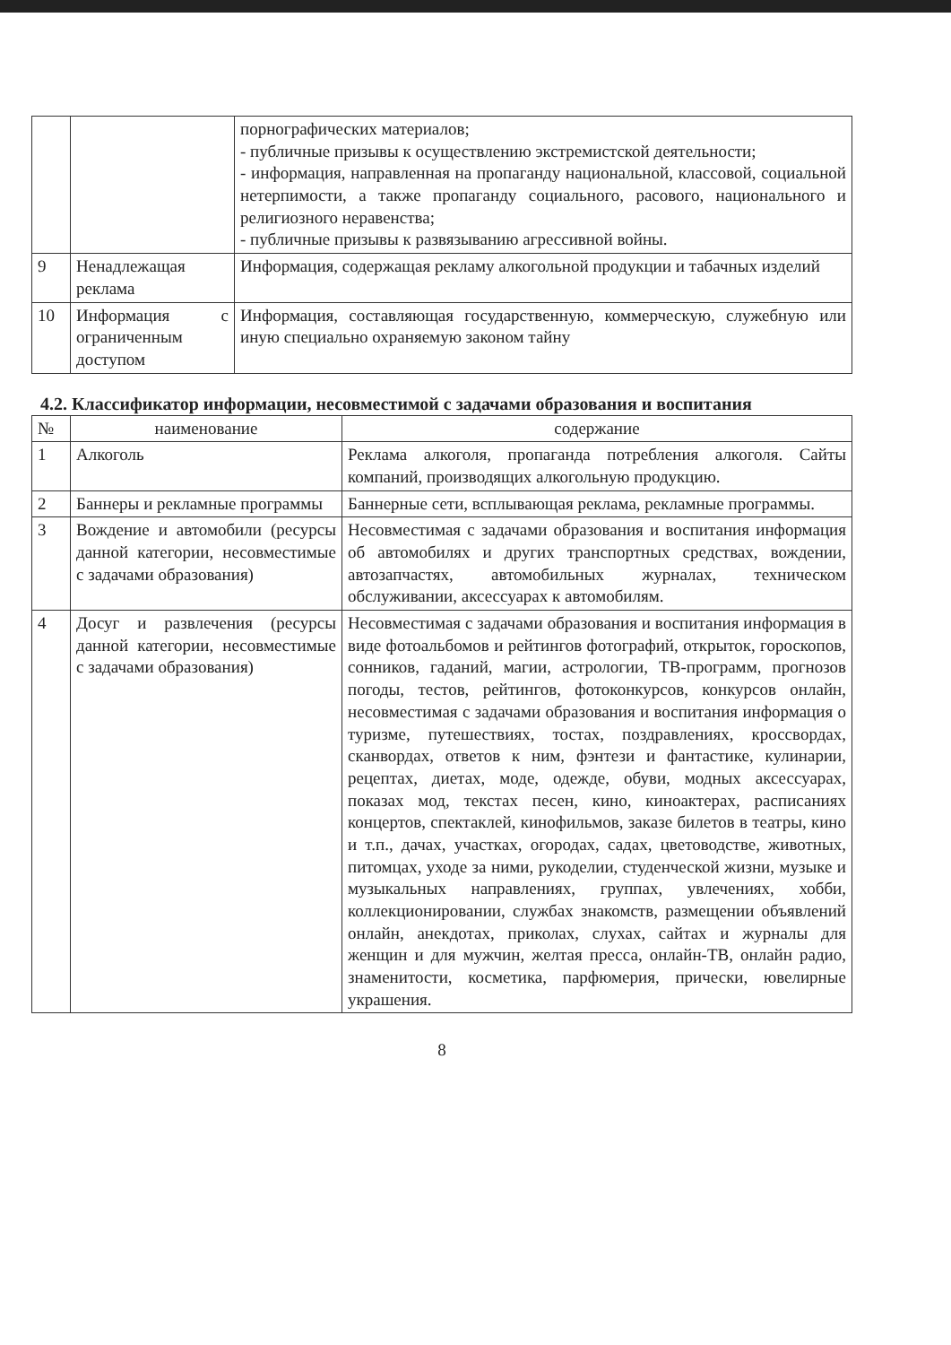| | | порнографических материалов; - публичные призывы к осуществлению экстремистской деятельности; - информация, направленная на пропаганду национальной, классовой, социальной нетерпимости, а также пропаганду социального, расового, национального и религиозного неравенства; - публичные призывы к развязыванию агрессивной войны. |
| 9 | Ненадлежащая реклама | Информация, содержащая рекламу алкогольной продукции и табачных изделий |
| 10 | Информация с ограниченным доступом | Информация, составляющая государственную, коммерческую, служебную или иную специально охраняемую законом тайну |
4.2. Классификатор информации, несовместимой с задачами образования и воспитания
| № | наименование | содержание |
| --- | --- | --- |
| 1 | Алкоголь | Реклама алкоголя, пропаганда потребления алкоголя. Сайты компаний, производящих алкогольную продукцию. |
| 2 | Баннеры и рекламные программы | Баннерные сети, всплывающая реклама, рекламные программы. |
| 3 | Вождение и автомобили (ресурсы данной категории, несовместимые с задачами образования) | Несовместимая с задачами образования и воспитания информация об автомобилях и других транспортных средствах, вождении, автозапчастях, автомобильных журналах, техническом обслуживании, аксессуарах к автомобилям. |
| 4 | Досуг и развлечения (ресурсы данной категории, несовместимые с задачами образования) | Несовместимая с задачами образования и воспитания информация в виде фотоальбомов и рейтингов фотографий, открыток, гороскопов, сонников, гаданий, магии, астрологии, ТВ-программ, прогнозов погоды, тестов, рейтингов, фотоконкурсов, конкурсов онлайн, несовместимая с задачами образования и воспитания информация о туризме, путешествиях, тостах, поздравлениях, кроссвордах, сканвордах, ответов к ним, фэнтези и фантастике, кулинарии, рецептах, диетах, моде, одежде, обуви, модных аксессуарах, показах мод, текстах песен, кино, киноактерах, расписаниях концертов, спектаклей, кинофильмов, заказе билетов в театры, кино и т.п., дачах, участках, огородах, садах, цветоводстве, животных, питомцах, уходе за ними, рукоделии, студенческой жизни, музыке и музыкальных направлениях, группах, увлечениях, хобби, коллекционировании, службах знакомств, размещении объявлений онлайн, анекдотах, приколах, слухах, сайтах и журналы для женщин и для мужчин, желтая пресса, онлайн-ТВ, онлайн радио, знаменитости, косметика, парфюмерия, прически, ювелирные украшения. |
8